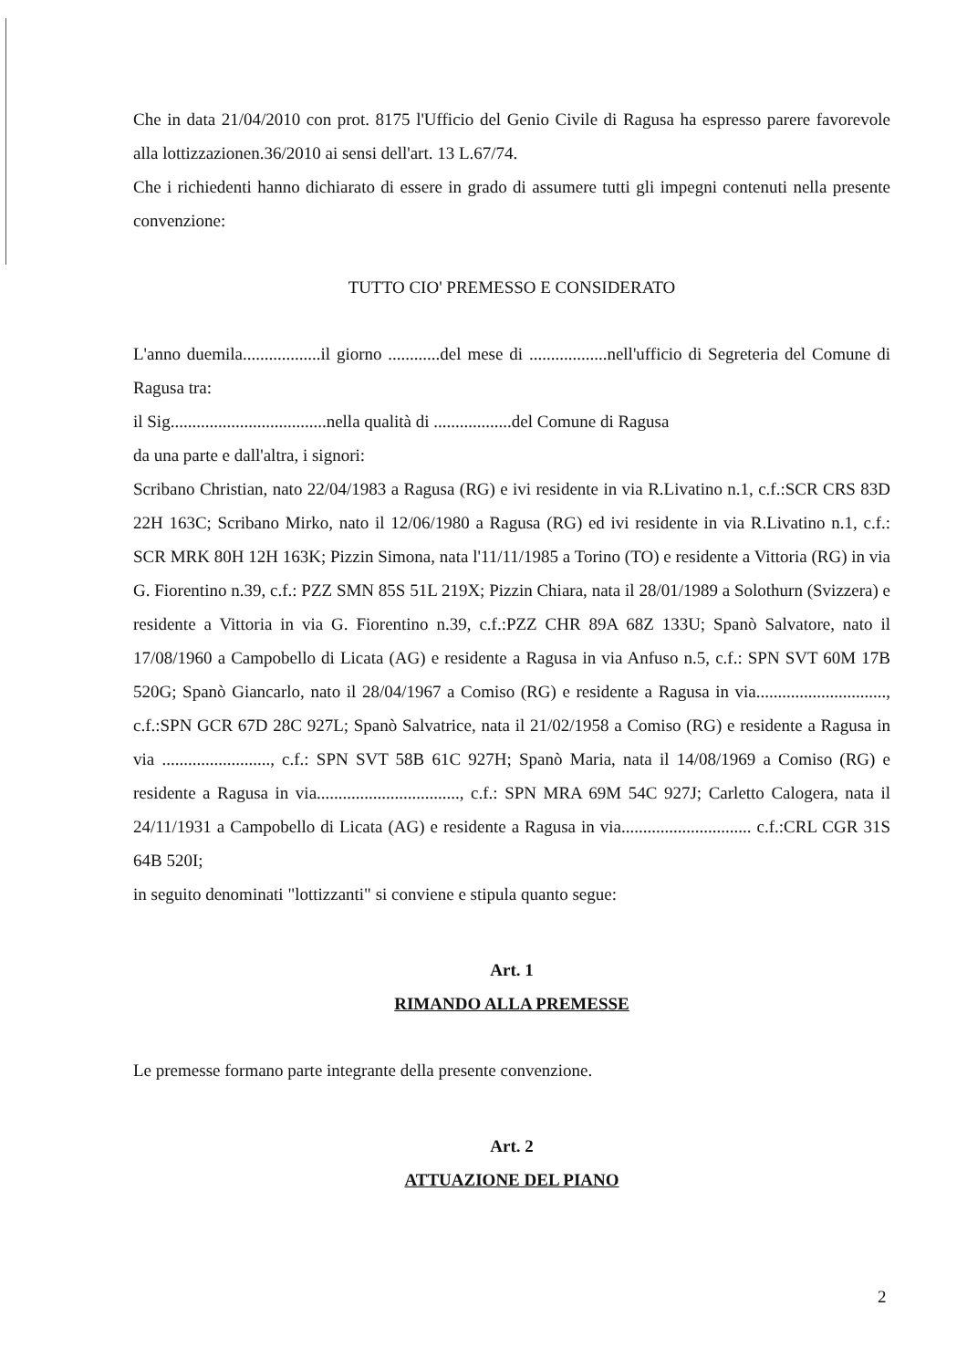Che in data 21/04/2010 con prot. 8175 l'Ufficio del Genio Civile di Ragusa ha espresso parere favorevole alla lottizzazionen.36/2010 ai sensi dell'art. 13 L.67/74.
Che i richiedenti hanno dichiarato di essere in grado di assumere tutti gli impegni contenuti nella presente convenzione:
TUTTO CIO' PREMESSO E CONSIDERATO
L'anno duemila..................il giorno ............del mese di ..................nell'ufficio di Segreteria del Comune di Ragusa tra:
il Sig....................................nella qualità di ..................del Comune di Ragusa
da una parte e dall'altra, i signori:
Scribano Christian, nato 22/04/1983 a Ragusa (RG) e ivi residente in via R.Livatino n.1, c.f.:SCR CRS 83D 22H 163C; Scribano Mirko, nato il 12/06/1980 a Ragusa (RG) ed ivi residente in via R.Livatino n.1, c.f.: SCR MRK 80H 12H 163K; Pizzin Simona, nata l'11/11/1985 a Torino (TO) e residente a Vittoria (RG) in via G. Fiorentino n.39, c.f.: PZZ SMN 85S 51L 219X; Pizzin Chiara, nata il 28/01/1989 a Solothurn (Svizzera) e residente a Vittoria in via G. Fiorentino n.39, c.f.:PZZ CHR 89A 68Z 133U; Spanò Salvatore, nato il 17/08/1960 a Campobello di Licata (AG) e residente a Ragusa in via Anfuso n.5, c.f.: SPN SVT 60M 17B 520G; Spanò Giancarlo, nato il 28/04/1967 a Comiso (RG) e residente a Ragusa in via.............................., c.f.:SPN GCR 67D 28C 927L; Spanò Salvatrice, nata il 21/02/1958 a Comiso (RG) e residente a Ragusa in via ........................., c.f.: SPN SVT 58B 61C 927H; Spanò Maria, nata il 14/08/1969 a Comiso (RG) e residente a Ragusa in via................................., c.f.: SPN MRA 69M 54C 927J; Carletto Calogera, nata il 24/11/1931 a Campobello di Licata (AG) e residente a Ragusa in via.............................. c.f.:CRL CGR 31S 64B 520I;
in seguito denominati "lottizzanti" si conviene e stipula quanto segue:
Art. 1
RIMANDO ALLA PREMESSE
Le premesse formano parte integrante della presente convenzione.
Art. 2
ATTUAZIONE DEL PIANO
2